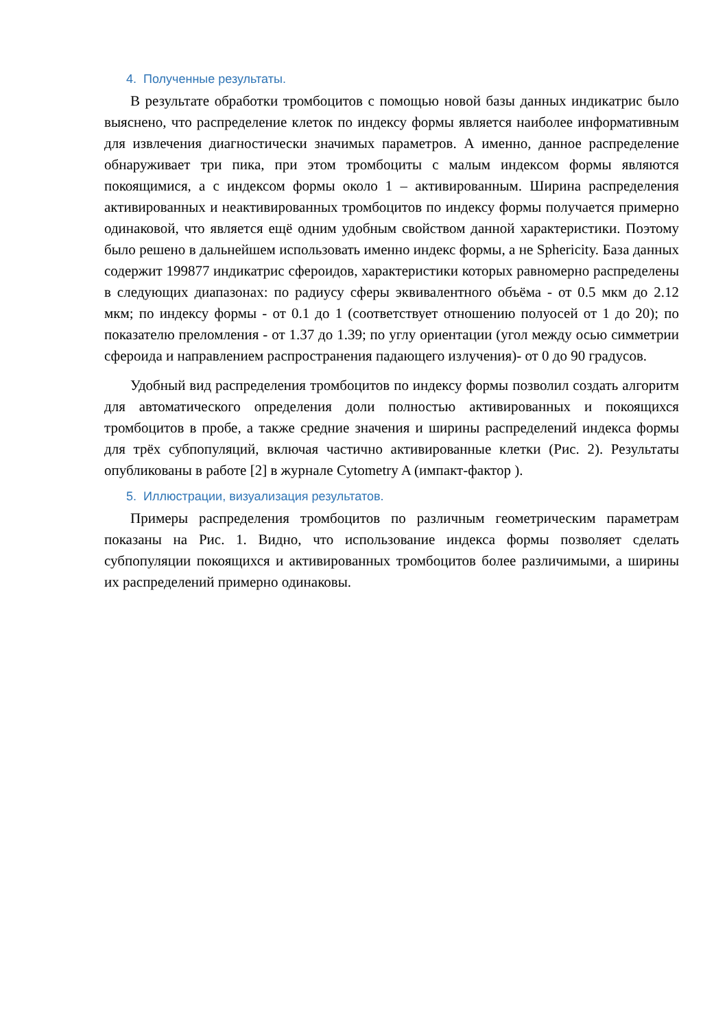4. Полученные результаты.
В результате обработки тромбоцитов с помощью новой базы данных индикатрис было выяснено, что распределение клеток по индексу формы является наиболее информативным для извлечения диагностически значимых параметров. А именно, данное распределение обнаруживает три пика, при этом тромбоциты с малым индексом формы являются покоящимися, а с индексом формы около 1 – активированным. Ширина распределения активированных и неактивированных тромбоцитов по индексу формы получается примерно одинаковой, что является ещё одним удобным свойством данной характеристики. Поэтому было решено в дальнейшем использовать именно индекс формы, а не Sphericity. База данных содержит 199877 индикатрис сфероидов, характеристики которых равномерно распределены в следующих диапазонах: по радиусу сферы эквивалентного объёма - от 0.5 мкм до 2.12 мкм; по индексу формы - от 0.1 до 1 (соответствует отношению полуосей от 1 до 20); по показателю преломления - от 1.37 до 1.39; по углу ориентации (угол между осью симметрии сфероида и направлением распространения падающего излучения)- от 0 до 90 градусов.
Удобный вид распределения тромбоцитов по индексу формы позволил создать алгоритм для автоматического определения доли полностью активированных и покоящихся тромбоцитов в пробе, а также средние значения и ширины распределений индекса формы для трёх субпопуляций, включая частично активированные клетки (Рис. 2). Результаты опубликованы в работе [2] в журнале Cytometry A (импакт-фактор ).
5. Иллюстрации, визуализация результатов.
Примеры распределения тромбоцитов по различным геометрическим параметрам показаны на Рис. 1. Видно, что использование индекса формы позволяет сделать субпопуляции покоящихся и активированных тромбоцитов более различимыми, а ширины их распределений примерно одинаковы.